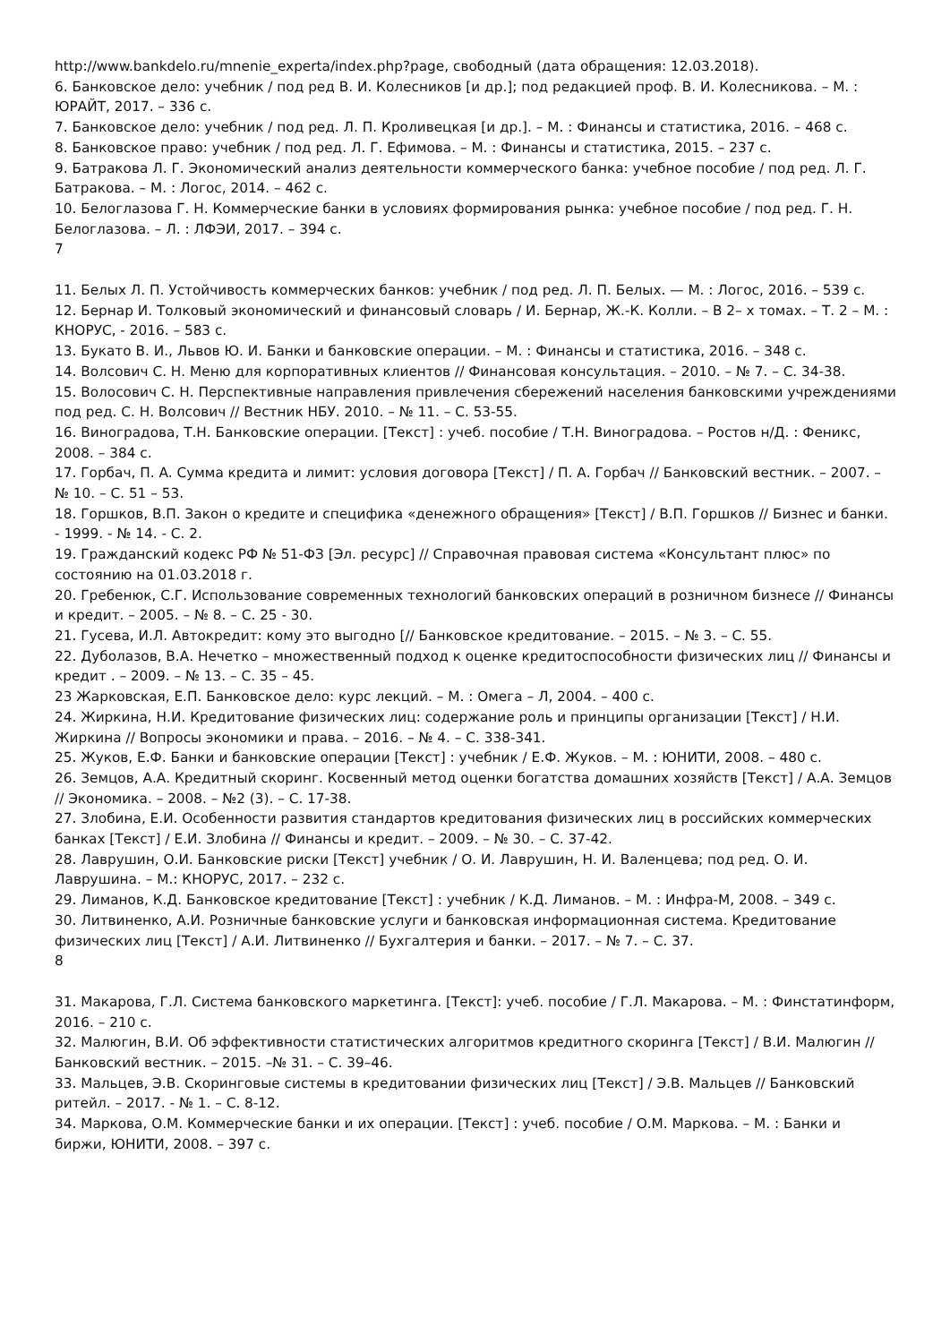http://www.bankdelo.ru/mnenie_experta/index.php?page, свободный (дата обращения: 12.03.2018).
6. Банковское дело: учебник / под ред В. И. Колесников [и др.]; под редакцией проф. В. И. Колесникова. – М. : ЮРАЙТ, 2017. – 336 с.
7. Банковское дело: учебник / под ред. Л. П. Кроливецкая [и др.]. – М. : Финансы и статистика, 2016. – 468 с.
8. Банковское право: учебник / под ред. Л. Г. Ефимова. – М. : Финансы и статистика, 2015. – 237 с.
9. Батракова Л. Г. Экономический анализ деятельности коммерческого банка: учебное пособие / под ред. Л. Г. Батракова. – М. : Логос, 2014. – 462 с.
10. Белоглазова Г. Н. Коммерческие банки в условиях формирования рынка: учебное пособие / под ред. Г. Н. Белоглазова. – Л. : ЛФЭИ, 2017. – 394 с.
7
11. Белых Л. П. Устойчивость коммерческих банков: учебник / под ред. Л. П. Белых. — М. : Логос, 2016. – 539 с.
12. Бернар И. Толковый экономический и финансовый словарь / И. Бернар, Ж.-К. Колли. – В 2– х томах. – Т. 2 – М. : КНОРУС, - 2016. – 583 с.
13. Букато В. И., Львов Ю. И. Банки и банковские операции. – М. : Финансы и статистика, 2016. – 348 с.
14. Волсович С. Н. Меню для корпоративных клиентов // Финансовая консультация. – 2010. – № 7. – С. 34-38.
15. Волосович С. Н. Перспективные направления привлечения сбережений населения банковскими учреждениями под ред. С. Н. Волсович // Вестник НБУ. 2010. – № 11. – С. 53-55.
16. Виноградова, Т.Н. Банковские операции. [Текст] : учеб. пособие / Т.Н. Виноградова. – Ростов н/Д. : Феникс, 2008. – 384 с.
17. Горбач, П. А. Сумма кредита и лимит: условия договора [Текст] / П. А. Горбач // Банковский вестник. – 2007. – № 10. – С. 51 – 53.
18. Горшков, В.П. Закон о кредите и специфика «денежного обращения» [Текст] / В.П. Горшков // Бизнес и банки. - 1999. - № 14. - С. 2.
19. Гражданский кодекс РФ № 51-ФЗ [Эл. ресурс] // Справочная правовая система «Консультант плюс» по состоянию на 01.03.2018 г.
20. Гребенюк, С.Г. Использование современных технологий банковских операций в розничном бизнесе // Финансы и кредит. – 2005. – № 8. – С. 25 - 30.
21. Гусева, И.Л. Автокредит: кому это выгодно [// Банковское кредитование. – 2015. – № 3. – С. 55.
22. Дуболазов, В.А. Нечетко – множественный подход к оценке кредитоспособности физических лиц // Финансы и кредит . – 2009. – № 13. – С. 35 – 45.
23 Жарковская, Е.П. Банковское дело: курс лекций. – М. : Омега – Л, 2004. – 400 с.
24. Жиркина, Н.И. Кредитование физических лиц: содержание роль и принципы организации [Текст] / Н.И. Жиркина // Вопросы экономики и права. – 2016. – № 4. – С. 338-341.
25. Жуков, Е.Ф. Банки и банковские операции [Текст] : учебник / Е.Ф. Жуков. – М. : ЮНИТИ, 2008. – 480 с.
26. Земцов, А.А. Кредитный скоринг. Косвенный метод оценки богатства домашних хозяйств [Текст] / А.А. Земцов // Экономика. – 2008. – №2 (3). – С. 17-38.
27. Злобина, Е.И. Особенности развития стандартов кредитования физических лиц в российских коммерческих банках [Текст] / Е.И. Злобина // Финансы и кредит. – 2009. – № 30. – С. 37-42.
28. Лаврушин, О.И. Банковские риски [Текст] учебник / О. И. Лаврушин, Н. И. Валенцева; под ред. О. И. Лаврушина. – М.: КНОРУС, 2017. – 232 с.
29. Лиманов, К.Д. Банковское кредитование [Текст] : учебник / К.Д. Лиманов. – М. : Инфра-М, 2008. – 349 с.
30. Литвиненко, А.И. Розничные банковские услуги и банковская информационная система. Кредитование физических лиц [Текст] / А.И. Литвиненко // Бухгалтерия и банки. – 2017. – № 7. – С. 37.
8
31. Макарова, Г.Л. Система банковского маркетинга. [Текст]: учеб. пособие / Г.Л. Макарова. – М. : Финстатинформ, 2016. – 210 с.
32. Малюгин, В.И. Об эффективности статистических алгоритмов кредитного скоринга [Текст] / В.И. Малюгин // Банковский вестник. – 2015. –№ 31. – С. 39–46.
33. Мальцев, Э.В. Скоринговые системы в кредитовании физических лиц [Текст] / Э.В. Мальцев // Банковский ритейл. – 2017. - № 1. – С. 8-12.
34. Маркова, О.М. Коммерческие банки и их операции. [Текст] : учеб. пособие / О.М. Маркова. – М. : Банки и биржи, ЮНИТИ, 2008. – 397 с.